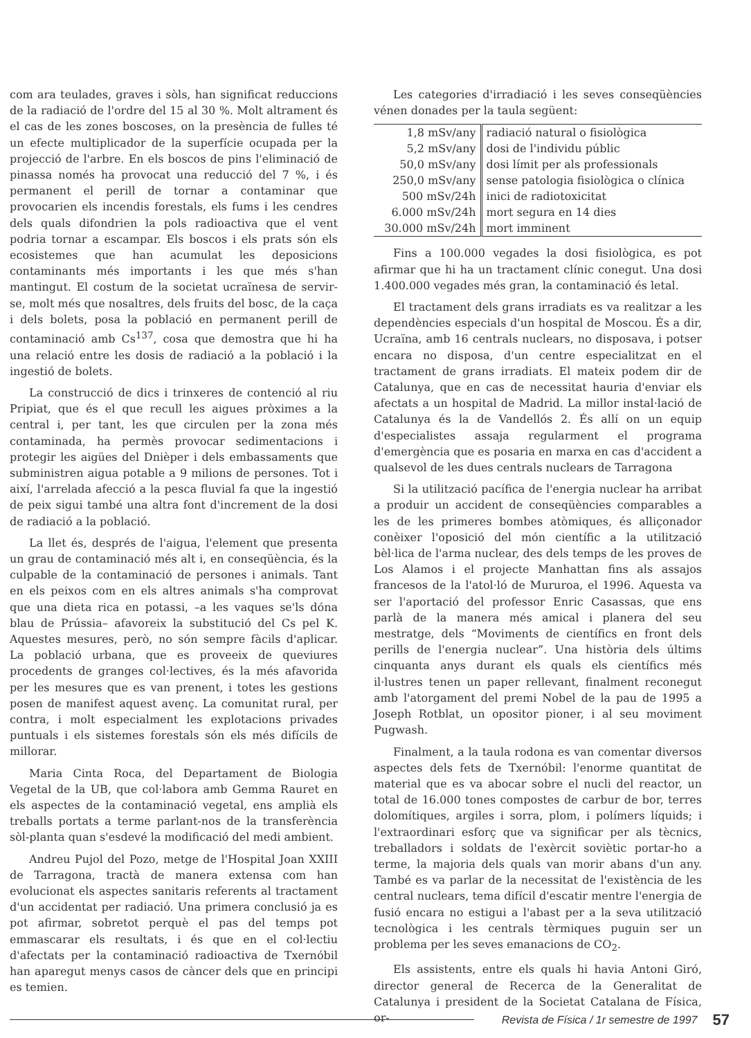com ara teulades, graves i sòls, han significat reduccions de la radiació de l'ordre del 15 al 30 %. Molt altrament és el cas de les zones boscoses, on la presència de fulles té un efecte multiplicador de la superfície ocupada per la projecció de l'arbre. En els boscos de pins l'eliminació de pinassa només ha provocat una reducció del 7 %, i és permanent el perill de tornar a contaminar que provocarien els incendis forestals, els fums i les cendres dels quals difondrien la pols radioactiva que el vent podria tornar a escampar. Els boscos i els prats són els ecosistemes que han acumulat les deposicions contaminants més importants i les que més s'han mantingut. El costum de la societat ucraïnesa de servir-se, molt més que nosaltres, dels fruits del bosc, de la caça i dels bolets, posa la població en permanent perill de contaminació amb Cs<sup>137</sup>, cosa que demostra que hi ha una relació entre les dosis de radiació a la població i la ingestió de bolets.
La construcció de dics i trinxeres de contenció al riu Pripiat, que és el que recull les aigues pròximes a la central i, per tant, les que circulen per la zona més contaminada, ha permès provocar sedimentacions i protegir les aigües del Dnièper i dels embassaments que subministren aigua potable a 9 milions de persones. Tot i així, l'arrelada afecció a la pesca fluvial fa que la ingestió de peix sigui també una altra font d'increment de la dosi de radiació a la població.
La llet és, després de l'aigua, l'element que presenta un grau de contaminació més alt i, en conseqüència, és la culpable de la contaminació de persones i animals. Tant en els peixos com en els altres animals s'ha comprovat que una dieta rica en potassi, –a les vaques se'ls dóna blau de Prússia– afavoreix la substitució del Cs pel K. Aquestes mesures, però, no són sempre fàcils d'aplicar. La població urbana, que es proveeix de queviures procedents de granges col·lectives, és la més afavorida per les mesures que es van prenent, i totes les gestions posen de manifest aquest avenç. La comunitat rural, per contra, i molt especialment les explotacions privades puntuals i els sistemes forestals són els més difícils de millorar.
Maria Cinta Roca, del Departament de Biologia Vegetal de la UB, que col·labora amb Gemma Rauret en els aspectes de la contaminació vegetal, ens amplià els treballs portats a terme parlant-nos de la transferència sòl-planta quan s'esdevé la modificació del medi ambient.
Andreu Pujol del Pozo, metge de l'Hospital Joan XXIII de Tarragona, tractà de manera extensa com han evolucionat els aspectes sanitaris referents al tractament d'un accidentat per radiació. Una primera conclusió ja es pot afirmar, sobretot perquè el pas del temps pot emmascarar els resultats, i és que en el col·lectiu d'afectats per la contaminació radioactiva de Txernóbil han aparegut menys casos de càncer dels que en principi es temien.
Les categories d'irradiació i les seves conseqüències vénen donades per la taula següent:
| 1,8 mSv/any | radiació natural o fisiològica |
| 5,2 mSv/any | dosi de l'individu públic |
| 50,0 mSv/any | dosi límit per als professionals |
| 250,0 mSv/any | sense patologia fisiològica o clínica |
| 500 mSv/24h | inici de radiotoxicitat |
| 6.000 mSv/24h | mort segura en 14 dies |
| 30.000 mSv/24h | mort imminent |
Fins a 100.000 vegades la dosi fisiològica, es pot afirmar que hi ha un tractament clínic conegut. Una dosi 1.400.000 vegades més gran, la contaminació és letal.
El tractament dels grans irradiats es va realitzar a les dependències especials d'un hospital de Moscou. És a dir, Ucraïna, amb 16 centrals nuclears, no disposava, i potser encara no disposa, d'un centre especialitzat en el tractament de grans irradiats. El mateix podem dir de Catalunya, que en cas de necessitat hauria d'enviar els afectats a un hospital de Madrid. La millor instal·lació de Catalunya és la de Vandellós 2. És allí on un equip d'especialistes assaja regularment el programa d'emergència que es posaria en marxa en cas d'accident a qualsevol de les dues centrals nuclears de Tarragona
Si la utilització pacífica de l'energia nuclear ha arribat a produir un accident de conseqüències comparables a les de les primeres bombes atòmiques, és alliçonador conèixer l'oposició del món científic a la utilització bèl·lica de l'arma nuclear, des dels temps de les proves de Los Alamos i el projecte Manhattan fins als assajos francesos de la l'atol·ló de Mururoa, el 1996. Aquesta va ser l'aportació del professor Enric Casassas, que ens parlà de la manera més amical i planera del seu mestratge, dels “Moviments de científics en front dels perills de l'energia nuclear”. Una història dels últims cinquanta anys durant els quals els científics més il·lustres tenen un paper rellevant, finalment reconegut amb l'atorgament del premi Nobel de la pau de 1995 a Joseph Rotblat, un opositor pioner, i al seu moviment Pugwash.
Finalment, a la taula rodona es van comentar diversos aspectes dels fets de Txernóbil: l'enorme quantitat de material que es va abocar sobre el nucli del reactor, un total de 16.000 tones compostes de carbur de bor, terres dolomítiques, argiles i sorra, plom, i polímers líquids; i l'extraordinari esforç que va significar per als tècnics, treballadors i soldats de l'exèrcit soviètic portar-ho a terme, la majoria dels quals van morir abans d'un any. També es va parlar de la necessitat de l'existència de les central nuclears, tema difícil d'escatir mentre l'energia de fusió encara no estigui a l'abast per a la seva utilització tecnològica i les centrals tèrmiques puguin ser un problema per les seves emanacions de CO<sub>2</sub>.
Els assistents, entre els quals hi havia Antoni Giró, director general de Recerca de la Generalitat de Catalunya i president de la Societat Catalana de Física, or-
Revista de Física / 1r semestre de 1997 57